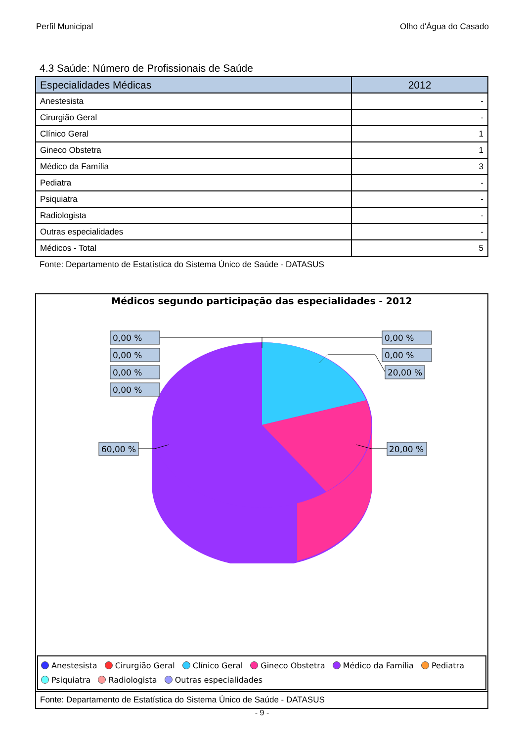Perfil Municipal Olho d'Água do Casado
4.3 Saúde: Número de Profissionais de Saúde
| Especialidades Médicas | 2012 |
| --- | --- |
| Anestesista | - |
| Cirurgião Geral | - |
| Clínico Geral | 1 |
| Gineco Obstetra | 1 |
| Médico da Família | 3 |
| Pediatra | - |
| Psiquiatra | - |
| Radiologista | - |
| Outras especialidades | - |
| Médicos - Total | 5 |
Fonte: Departamento de Estatística do Sistema Único de Saúde - DATASUS
Médicos segundo participação das especialidades - 2012
0,00 %
0,00 %
0,00 %
0,00 %
0,00 %
0,00 %
20,00 %
60,00 %
20,00 %
Anestesista Cirurgião Geral Clínico Geral Gineco Obstetra Médico da Família Pediatra
Psiquiatra Radiologista Outras especialidades
Fonte: Departamento de Estatística do Sistema Único de Saúde - DATASUS
- 9 -